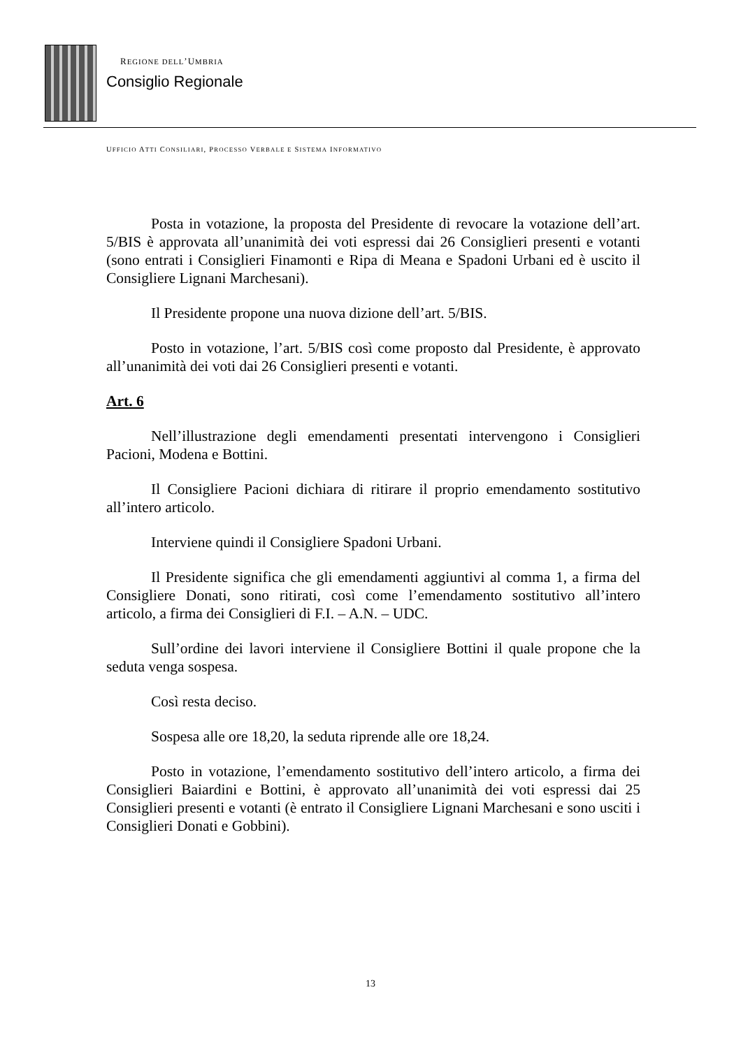REGIONE DELL’UMBRIA
Consiglio Regionale
UFFICIO ATTI CONSILIARI, PROCESSO VERBALE E SISTEMA INFORMATIVO
Posta in votazione, la proposta del Presidente di revocare la votazione dell’art. 5/BIS è approvata all’unanimità dei voti espressi dai 26 Consiglieri presenti e votanti (sono entrati i Consiglieri Finamonti e Ripa di Meana e Spadoni Urbani ed è uscito il Consigliere Lignani Marchesani).
Il Presidente propone una nuova dizione dell’art. 5/BIS.
Posto in votazione, l’art. 5/BIS così come proposto dal Presidente, è approvato all’unanimità dei voti dai 26 Consiglieri presenti e votanti.
Art. 6
Nell’illustrazione degli emendamenti presentati intervengono i Consiglieri Pacioni, Modena e Bottini.
Il Consigliere Pacioni dichiara di ritirare il proprio emendamento sostitutivo all’intero articolo.
Interviene quindi il Consigliere Spadoni Urbani.
Il Presidente significa che gli emendamenti aggiuntivi al comma 1, a firma del Consigliere Donati, sono ritirati, così come l’emendamento sostitutivo all’intero articolo, a firma dei Consiglieri di F.I. – A.N. – UDC.
Sull’ordine dei lavori interviene il Consigliere Bottini il quale propone che la seduta venga sospesa.
Così resta deciso.
Sospesa alle ore 18,20, la seduta riprende alle ore 18,24.
Posto in votazione, l’emendamento sostitutivo dell’intero articolo, a firma dei Consiglieri Baiardini e Bottini, è approvato all’unanimità dei voti espressi dai 25 Consiglieri presenti e votanti (è entrato il Consigliere Lignani Marchesani e sono usciti i Consiglieri Donati e Gobbini).
13